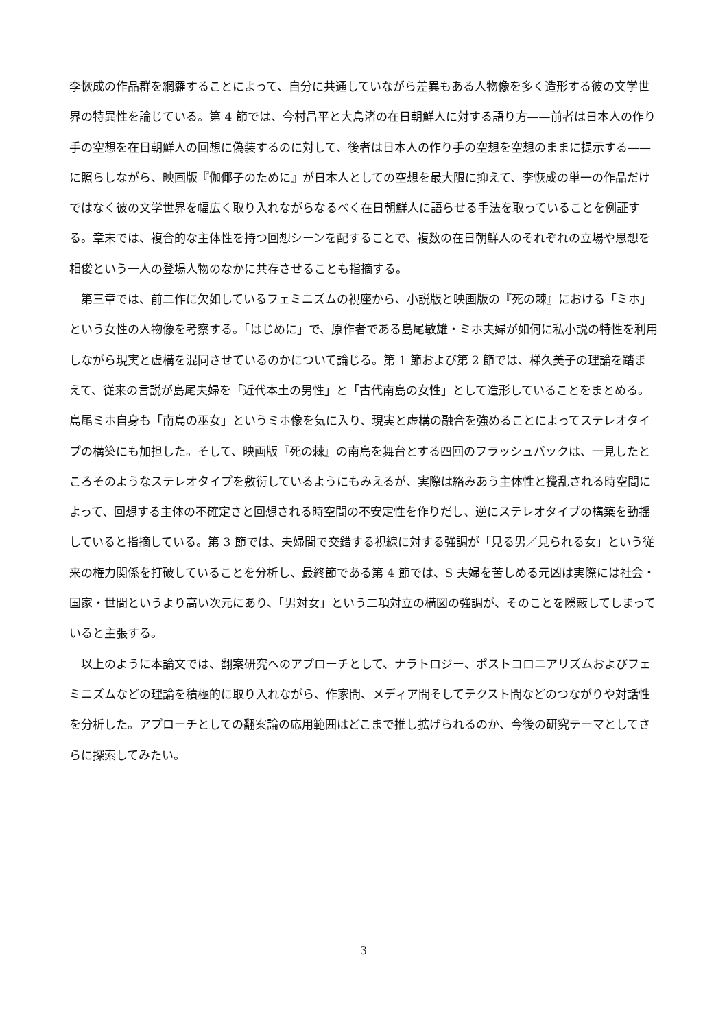李恢成の作品群を網羅することによって、自分に共通していながら差異もある人物像を多く造形する彼の文学世界の特異性を論じている。第 4 節では、今村昌平と大島渚の在日朝鮮人に対する語り方——前者は日本人の作り手の空想を在日朝鮮人の回想に偽装するのに対して、後者は日本人の作り手の空想を空想のままに提示する——に照らしながら、映画版『伽倻子のために』が日本人としての空想を最大限に抑えて、李恢成の単一の作品だけではなく彼の文学世界を幅広く取り入れながらなるべく在日朝鮮人に語らせる手法を取っていることを例証する。章末では、複合的な主体性を持つ回想シーンを配することで、複数の在日朝鮮人のそれぞれの立場や思想を相俊という一人の登場人物のなかに共存させることも指摘する。
　第三章では、前二作に欠如しているフェミニズムの視座から、小説版と映画版の『死の棘』における「ミホ」という女性の人物像を考察する。「はじめに」で、原作者である島尾敏雄・ミホ夫婦が如何に私小説の特性を利用しながら現実と虚構を混同させているのかについて論じる。第 1 節および第 2 節では、梯久美子の理論を踏まえて、従来の言説が島尾夫婦を「近代本土の男性」と「古代南島の女性」として造形していることをまとめる。島尾ミホ自身も「南島の巫女」というミホ像を気に入り、現実と虚構の融合を強めることによってステレオタイプの構築にも加担した。そして、映画版『死の棘』の南島を舞台とする四回のフラッシュバックは、一見したところそのようなステレオタイプを敷衍しているようにもみえるが、実際は絡みあう主体性と攪乱される時空間によって、回想する主体の不確定さと回想される時空間の不安定性を作りだし、逆にステレオタイプの構築を動揺していると指摘している。第 3 節では、夫婦間で交錯する視線に対する強調が「見る男／見られる女」という従来の権力関係を打破していることを分析し、最終節である第 4 節では、S 夫婦を苦しめる元凶は実際には社会・国家・世間というより高い次元にあり、「男対女」という二項対立の構図の強調が、そのことを隠蔽してしまっていると主張する。
　以上のように本論文では、翻案研究へのアプローチとして、ナラトロジー、ポストコロニアリズムおよびフェミニズムなどの理論を積極的に取り入れながら、作家間、メディア間そしてテクスト間などのつながりや対話性を分析した。アプローチとしての翻案論の応用範囲はどこまで推し拡げられるのか、今後の研究テーマとしてさらに探索してみたい。
3